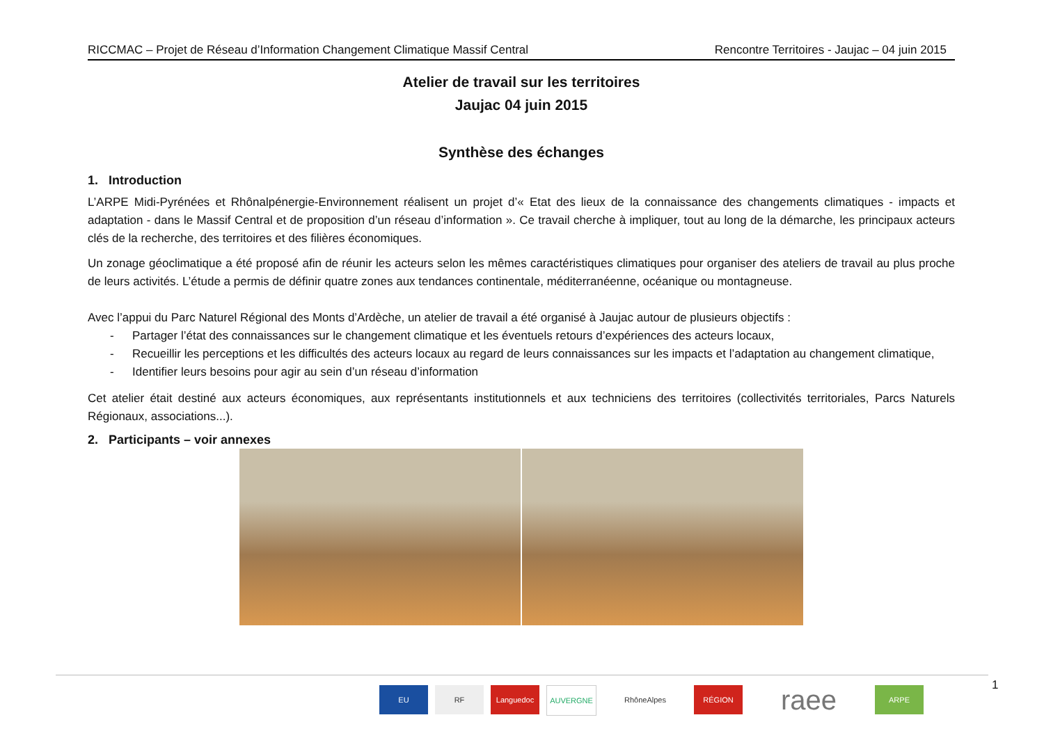RICCMAC – Projet de Réseau d’Information Changement Climatique Massif Central Rencontre Territoires - Jaujac – 04 juin 2015
Atelier de travail sur les territoires
Jaujac 04 juin 2015
Synthèse des échanges
1. Introduction
L’ARPE Midi-Pyrénées et Rhônalpénergie-Environnement réalisent un projet d’« Etat des lieux de la connaissance des changements climatiques - impacts et adaptation - dans le Massif Central et de proposition d’un réseau d’information ». Ce travail cherche à impliquer, tout au long de la démarche, les principaux acteurs clés de la recherche, des territoires et des filières économiques.
Un zonage géoclimatique a été proposé afin de réunir les acteurs selon les mêmes caractéristiques climatiques pour organiser des ateliers de travail au plus proche de leurs activités. L’étude a permis de définir quatre zones aux tendances continentale, méditerranéenne, océanique ou montagneuse.
Avec l’appui du Parc Naturel Régional des Monts d’Ardèche, un atelier de travail a été organisé à Jaujac autour de plusieurs objectifs :
- Partager l’état des connaissances sur le changement climatique et les éventuels retours d’expériences des acteurs locaux,
- Recueillir les perceptions et les difficultés des acteurs locaux au regard de leurs connaissances sur les impacts et l’adaptation au changement climatique,
- Identifier leurs besoins pour agir au sein d’un réseau d’information
Cet atelier était destiné aux acteurs économiques, aux représentants institutionnels et aux techniciens des territoires (collectivités territoriales, Parcs Naturels Régionaux, associations...).
2. Participants – voir annexes
EU RF Languedoc AUVERGNE RhôneAlpes RÉGION
raee
ARPE
1